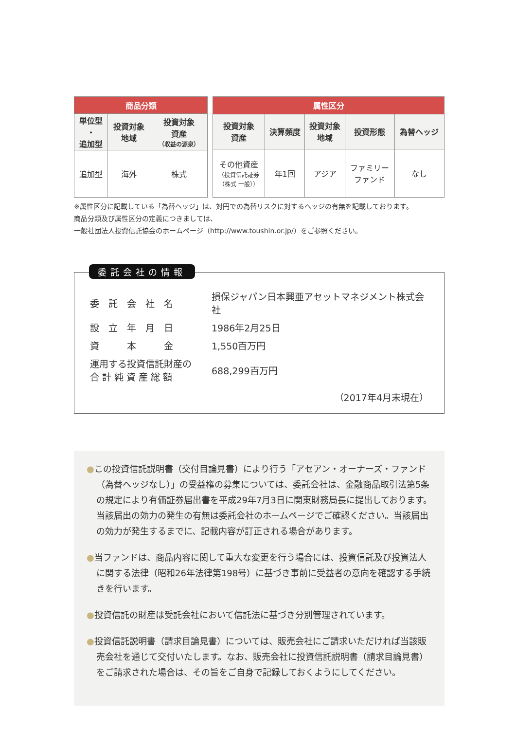| 商品分類 | | |
| --- | --- | --- |
| 単位型 ・ 追加型 | 投資対象 地域 | 投資対象 資産 （収益の源泉） |
| 追加型 | 海外 | 株式 |
| 属性区分 | | | | |
| --- | --- | --- | --- | --- |
| 投資対象 資産 | 決算頻度 | 投資対象 地域 | 投資形態 | 為替ヘッジ |
| その他資産 （投資信託証券 （株式 一般）） | 年1回 | アジア | ファミリー ファンド | なし |
※属性区分に記載している「為替ヘッジ」は、対円での為替リスクに対するヘッジの有無を記載しております。
商品分類及び属性区分の定義につきましては、
一般社団法人投資信託協会のホームページ（http://www.toushin.or.jp/）をご参照ください。
委託会社の情報
| 委 託 会 社 名 | 損保ジャパン日本興亜アセットマネジメント株式会社 |
| 設 立 年 月 日 | 1986年2月25日 |
| 資 本 金 | 1,550百万円 |
| 運用する投資信託財産の 合 計 純 資 産 総 額 | 688,299百万円 |
（2017年4月末現在）
●この投資信託説明書（交付目論見書）により行う「アセアン・オーナーズ・ファンド（為替ヘッジなし）」の受益権の募集については、委託会社は、金融商品取引法第5条の規定により有価証券届出書を平成29年7月3日に関東財務局長に提出しております。当該届出の効力の発生の有無は委託会社のホームページでご確認ください。当該届出の効力が発生するまでに、記載内容が訂正される場合があります。
●当ファンドは、商品内容に関して重大な変更を行う場合には、投資信託及び投資法人に関する法律（昭和26年法律第198号）に基づき事前に受益者の意向を確認する手続きを行います。
●投資信託の財産は受託会社において信託法に基づき分別管理されています。
●投資信託説明書（請求目論見書）については、販売会社にご請求いただければ当該販売会社を通じて交付いたします。なお、販売会社に投資信託説明書（請求目論見書）をご請求された場合は、その旨をご自身で記録しておくようにしてください。